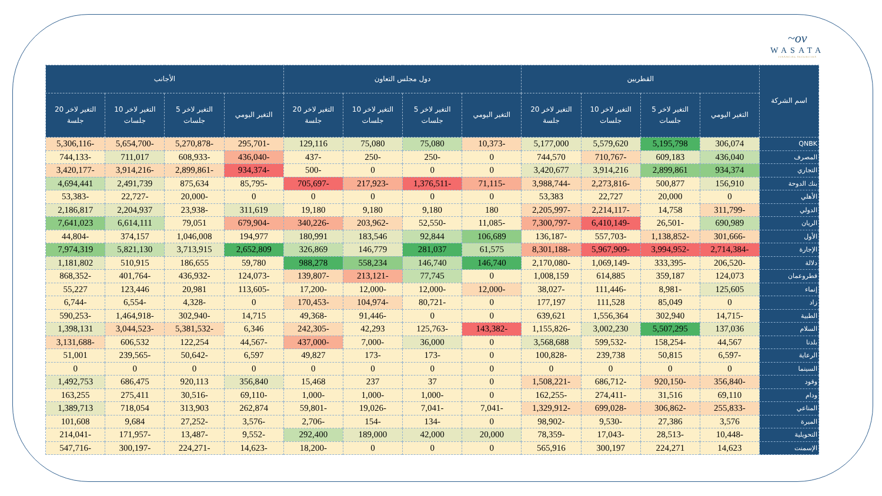~ov
WASATA
FINANCIAL SECURITIES
| اسم الشركة | القطريين | | | | دول مجلس التعاون | | | | الأجانب | | | |
| --- | --- | --- | --- | --- | --- | --- | --- | --- | --- | --- | --- | --- |
| | التغير اليومي | التغير لاخر 5 جلسات | التغير لاخر 10 جلسات | التغير لاخر 20 جلسة | التغير اليومي | التغير لاخر 5 جلسات | التغير لاخر 10 جلسات | التغير لاخر 20 جلسة | التغير اليومي | التغير لاخر 5 جلسات | التغير لاخر 10 جلسات | التغير لاخر 20 جلسة |
| QNBK | 306,074 | 5,195,798 | 5,579,620 | 5,177,000 | -10,373 | 75,080 | 75,080 | 129,116 | -295,701 | -5,270,878 | -5,654,700 | -5,306,116 |
| المصرف | 436,040 | 609,183 | -710,767 | 744,570 | 0 | -250 | -250 | -437 | -436,040 | -608,933 | 711,017 | -744,133 |
| التجاري | 934,374 | 2,899,861 | 3,914,216 | 3,420,677 | 0 | 0 | 0 | -500 | -934,374 | -2,899,861 | -3,914,216 | -3,420,177 |
| بنك الدوحة | 156,910 | 500,877 | -2,273,816 | -3,988,744 | -71,115 | -1,376,511 | -217,923 | -705,697 | -85,795 | 875,634 | 2,491,739 | 4,694,441 |
| الأهلي | 0 | 20,000 | 22,727 | 53,383 | 0 | 0 | 0 | 0 | 0 | -20,000 | -22,727 | -53,383 |
| الدولي | -311,799 | 14,758 | -2,214,117 | -2,205,997 | 180 | 9,180 | 9,180 | 19,180 | 311,619 | -23,938 | 2,204,937 | 2,186,817 |
| الريان | 690,989 | -26,501 | -6,410,149 | -7,300,797 | -11,085 | -52,550 | -203,962 | -340,226 | -679,904 | 79,051 | 6,614,111 | 7,641,023 |
| الأول | -301,666 | -1,138,852 | -557,703 | -136,187 | 106,689 | 92,844 | 183,546 | 180,991 | 194,977 | 1,046,008 | 374,157 | -44,804 |
| الإجارة | -2,714,384 | -3,994,952 | -5,967,909 | -8,301,188 | 61,575 | 281,037 | 146,779 | 326,869 | 2,652,809 | 3,713,915 | 5,821,130 | 7,974,319 |
| دلالة | -206,520 | -333,395 | -1,069,149 | -2,170,080 | 146,740 | 146,740 | 558,234 | 988,278 | 59,780 | 186,655 | 510,915 | 1,181,802 |
| قطروعمان | 124,073 | 359,187 | 614,885 | 1,008,159 | 0 | 77,745 | -213,121 | -139,807 | -124,073 | -436,932 | -401,764 | -868,352 |
| إنماء | 125,605 | -8,981 | -111,446 | -38,027 | -12,000 | -12,000 | -12,000 | -17,200 | -113,605 | 20,981 | 123,446 | 55,227 |
| زاد | 0 | 85,049 | 111,528 | 177,197 | 0 | -80,721 | -104,974 | -170,453 | 0 | -4,328 | -6,554 | -6,744 |
| الطبية | -14,715 | 302,940 | 1,556,364 | 639,621 | 0 | 0 | -91,446 | -49,368 | 14,715 | -302,940 | -1,464,918 | -590,253 |
| السلام | 137,036 | 5,507,295 | 3,002,230 | -1,155,826 | -143,382 | -125,763 | 42,293 | -242,305 | 6,346 | -5,381,532 | -3,044,523 | 1,398,131 |
| بلدنا | 44,567 | -158,254 | -599,532 | 3,568,688 | 0 | 36,000 | -7,000 | -437,000 | -44,567 | 122,254 | 606,532 | -3,131,688 |
| الرعاية | -6,597 | 50,815 | 239,738 | -100,828 | 0 | -173 | -173 | 49,827 | 6,597 | -50,642 | -239,565 | 51,001 |
| السينما | 0 | 0 | 0 | 0 | 0 | 0 | 0 | 0 | 0 | 0 | 0 | 0 |
| وقود | -356,840 | -920,150 | -686,712 | -1,508,221 | 0 | 37 | 237 | 15,468 | 356,840 | 920,113 | 686,475 | 1,492,753 |
| ودام | 69,110 | 31,516 | -274,411 | -162,255 | 0 | -1,000 | -1,000 | -1,000 | -69,110 | -30,516 | 275,411 | 163,255 |
| المناعي | -255,833 | -306,862 | -699,028 | -1,329,912 | -7,041 | -7,041 | -19,026 | -59,801 | 262,874 | 313,903 | 718,054 | 1,389,713 |
| الميرة | 3,576 | 27,386 | -9,530 | -98,902 | 0 | -134 | -154 | -2,706 | -3,576 | -27,252 | 9,684 | 101,608 |
| التحويلية | -10,448 | -28,513 | -17,043 | -78,359 | 20,000 | 42,000 | 189,000 | 292,400 | -9,552 | -13,487 | -171,957 | -214,041 |
| الإسمنت | 14,623 | 224,271 | 300,197 | 565,916 | 0 | 0 | 0 | -18,200 | -14,623 | -224,271 | -300,197 | -547,716 |